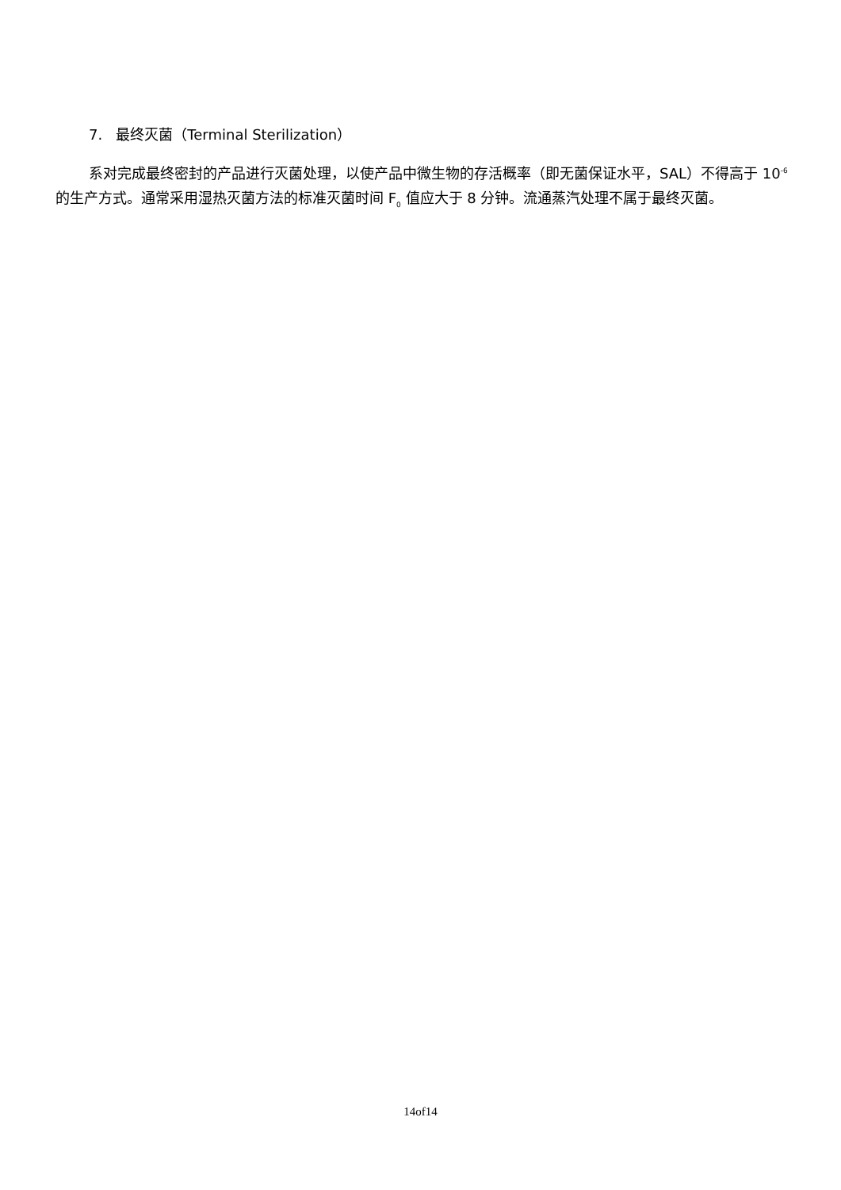7. 最终灭菌（Terminal Sterilization）
系对完成最终密封的产品进行灭菌处理，以使产品中微生物的存活概率（即无菌保证水平，SAL）不得高于 10<sup>-6</sup> 的生产方式。通常采用湿热灭菌方法的标准灭菌时间 F<sub>0</sub> 值应大于 8 分钟。流通蒸汽处理不属于最终灭菌。
14of14